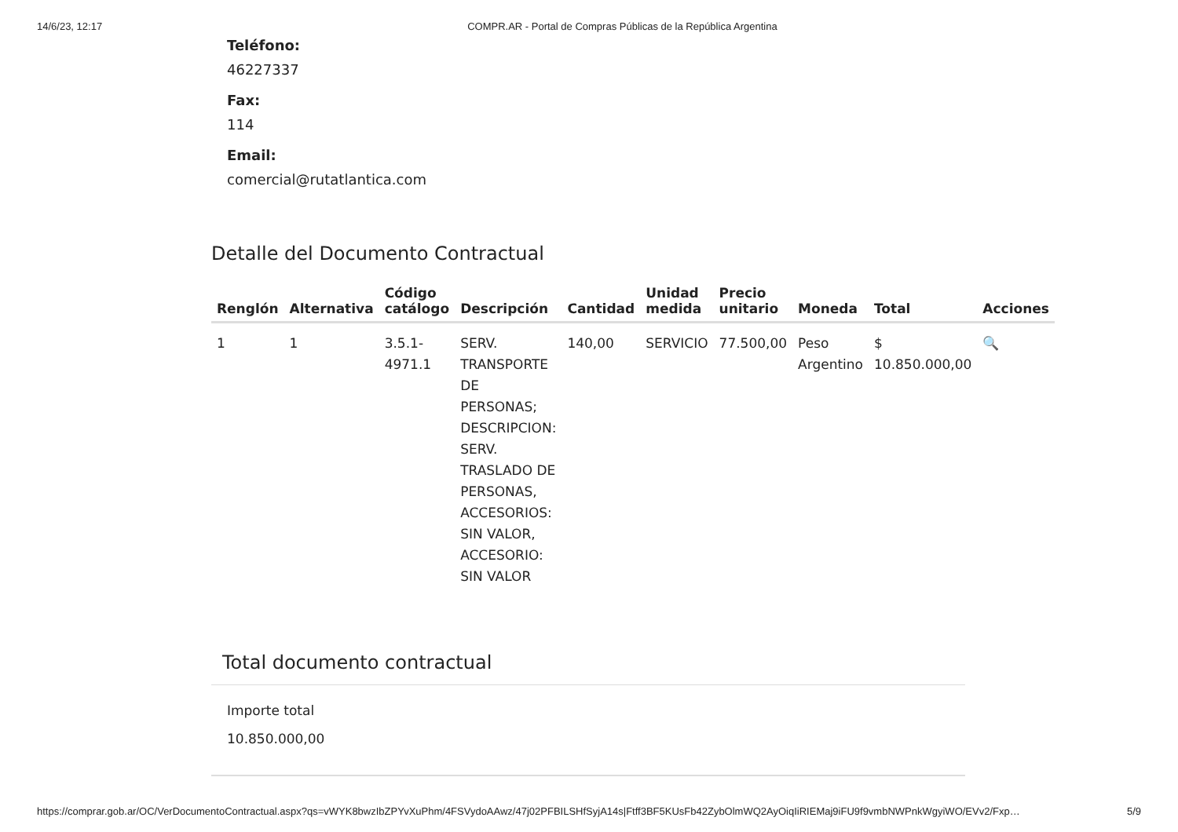14/6/23, 12:17 COMPR.AR - Portal de Compras Públicas de la República Argentina
Teléfono:
46227337
Fax:
114
Email:
comercial@rutatlantica.com
Detalle del Documento Contractual
| Renglón | Alternativa | Código catálogo | Descripción | Cantidad | Unidad medida | Precio unitario | Moneda | Total | Acciones |
| --- | --- | --- | --- | --- | --- | --- | --- | --- | --- |
| 1 | 1 | 3.5.1- 4971.1 | SERV. TRANSPORTE DE PERSONAS; DESCRIPCION: SERV. TRASLADO DE PERSONAS, ACCESORIOS: SIN VALOR, ACCESORIO: SIN VALOR | 140,00 | SERVICIO | 77.500,00 | Peso Argentino | $ 10.850.000,00 | 🔍 |
Total documento contractual
Importe total
10.850.000,00
https://comprar.gob.ar/OC/VerDocumentoContractual.aspx?qs=vWYK8bwzIbZPYvXuPhm/4FSVydoAAwz/47j02PFBILSHfSyjA14s|Ftff3BF5KUsFb42ZybOlmWQ2AyOiqIiRIEMaj9iFU9f9vmbNWPnkWgyiWO/EVv2/Fxp… 5/9